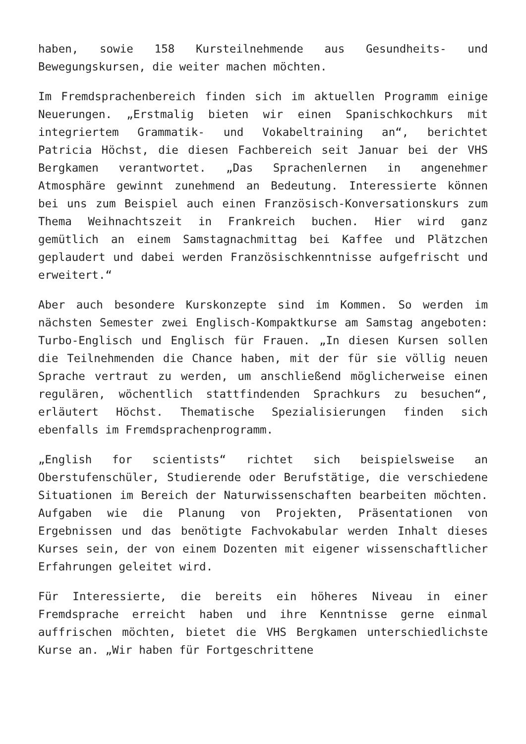haben, sowie 158 Kursteilnehmende aus Gesundheits- und Bewegungskursen, die weiter machen möchten.
Im Fremdsprachenbereich finden sich im aktuellen Programm einige Neuerungen. „Erstmalig bieten wir einen Spanischkochkurs mit integriertem Grammatik- und Vokabeltraining an“, berichtet Patricia Höchst, die diesen Fachbereich seit Januar bei der VHS Bergkamen verantwortet. „Das Sprachenlernen in angenehmer Atmosphäre gewinnt zunehmend an Bedeutung. Interessierte können bei uns zum Beispiel auch einen Französisch-Konversationskurs zum Thema Weihnachtszeit in Frankreich buchen. Hier wird ganz gemütlich an einem Samstagnachmittag bei Kaffee und Plätzchen geplaudert und dabei werden Französischkenntnisse aufgefrischt und erweitert.“
Aber auch besondere Kurskonzepte sind im Kommen. So werden im nächsten Semester zwei Englisch-Kompaktkurse am Samstag angeboten: Turbo-Englisch und Englisch für Frauen. „In diesen Kursen sollen die Teilnehmenden die Chance haben, mit der für sie völlig neuen Sprache vertraut zu werden, um anschließend möglicherweise einen regulären, wöchentlich stattfindenden Sprachkurs zu besuchen“, erläutert Höchst. Thematische Spezialisierungen finden sich ebenfalls im Fremdsprachenprogramm.
„English for scientists“ richtet sich beispielsweise an Oberstufenschüler, Studierende oder Berufstätige, die verschiedene Situationen im Bereich der Naturwissenschaften bearbeiten möchten. Aufgaben wie die Planung von Projekten, Präsentationen von Ergebnissen und das benötigte Fachvokabular werden Inhalt dieses Kurses sein, der von einem Dozenten mit eigener wissenschaftlicher Erfahrungen geleitet wird.
Für Interessierte, die bereits ein höheres Niveau in einer Fremdsprache erreicht haben und ihre Kenntnisse gerne einmal auffrischen möchten, bietet die VHS Bergkamen unterschiedlichste Kurse an. „Wir haben für Fortgeschrittene